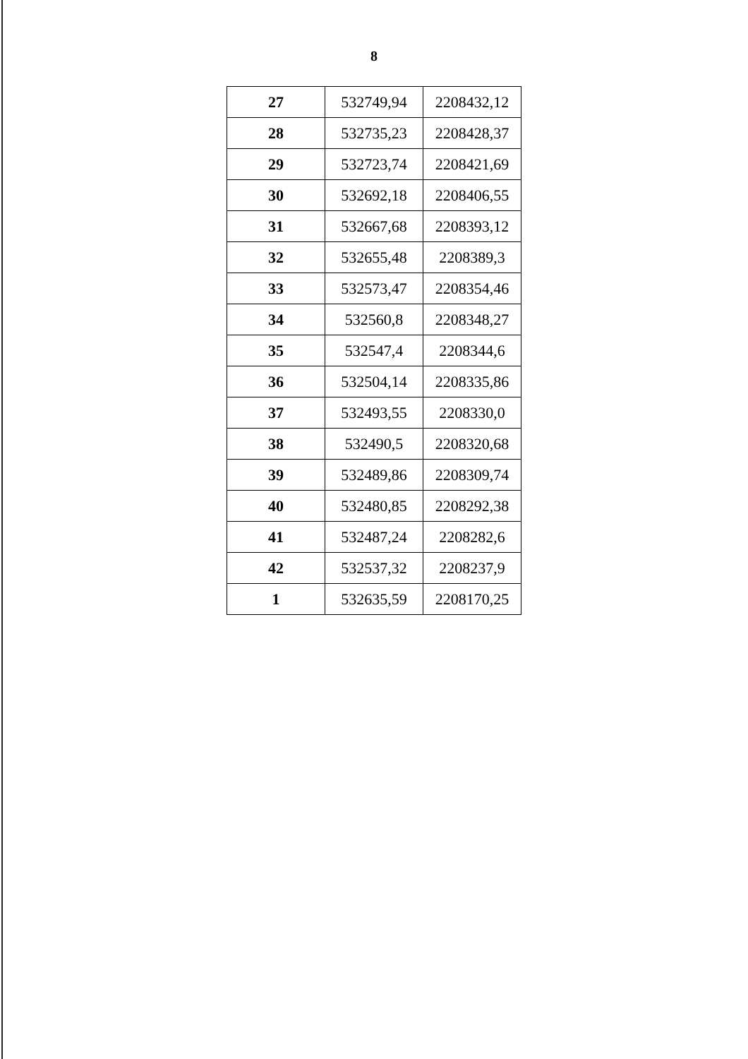8
| 27 | 532749,94 | 2208432,12 |
| 28 | 532735,23 | 2208428,37 |
| 29 | 532723,74 | 2208421,69 |
| 30 | 532692,18 | 2208406,55 |
| 31 | 532667,68 | 2208393,12 |
| 32 | 532655,48 | 2208389,3 |
| 33 | 532573,47 | 2208354,46 |
| 34 | 532560,8 | 2208348,27 |
| 35 | 532547,4 | 2208344,6 |
| 36 | 532504,14 | 2208335,86 |
| 37 | 532493,55 | 2208330,0 |
| 38 | 532490,5 | 2208320,68 |
| 39 | 532489,86 | 2208309,74 |
| 40 | 532480,85 | 2208292,38 |
| 41 | 532487,24 | 2208282,6 |
| 42 | 532537,32 | 2208237,9 |
| 1 | 532635,59 | 2208170,25 |